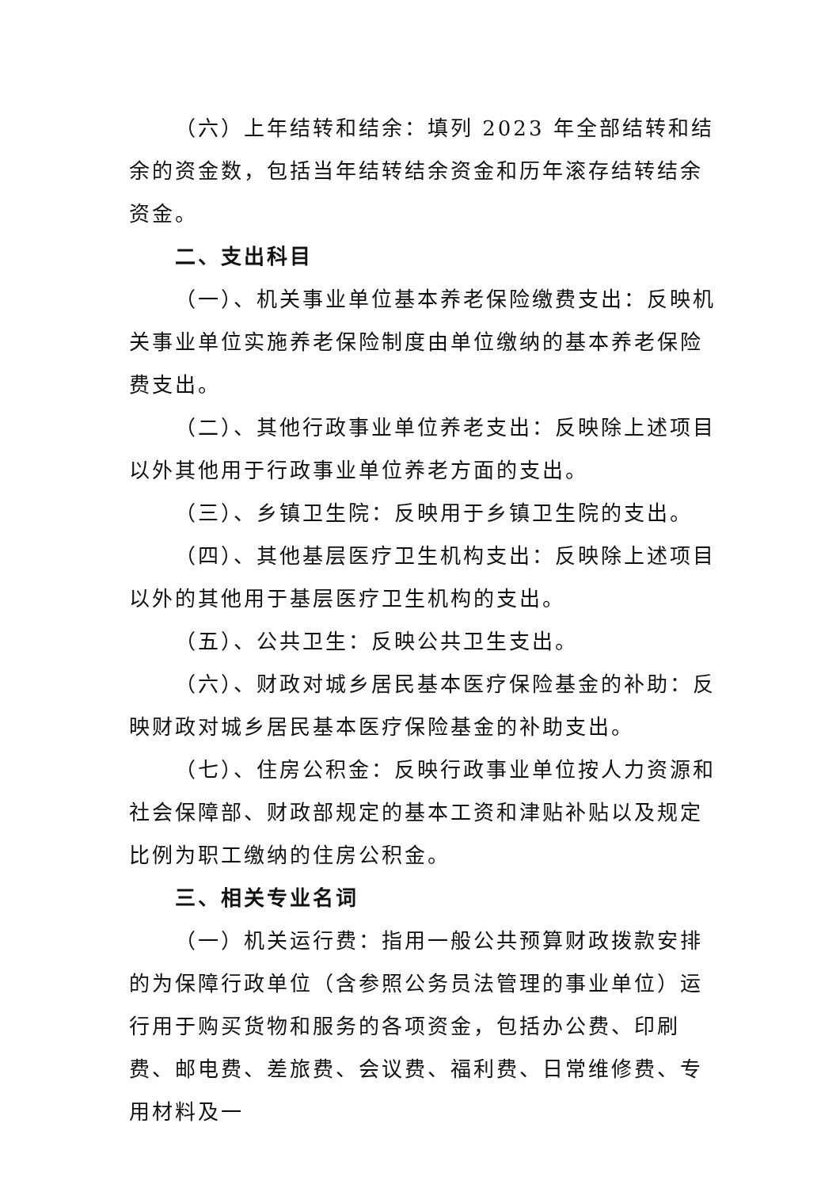（六）上年结转和结余：填列 2023 年全部结转和结余的资金数，包括当年结转结余资金和历年滚存结转结余资金。
二、支出科目
（一）、机关事业单位基本养老保险缴费支出：反映机关事业单位实施养老保险制度由单位缴纳的基本养老保险费支出。
（二）、其他行政事业单位养老支出：反映除上述项目以外其他用于行政事业单位养老方面的支出。
（三）、乡镇卫生院：反映用于乡镇卫生院的支出。
（四）、其他基层医疗卫生机构支出：反映除上述项目以外的其他用于基层医疗卫生机构的支出。
（五）、公共卫生：反映公共卫生支出。
（六）、财政对城乡居民基本医疗保险基金的补助：反映财政对城乡居民基本医疗保险基金的补助支出。
（七）、住房公积金：反映行政事业单位按人力资源和社会保障部、财政部规定的基本工资和津贴补贴以及规定比例为职工缴纳的住房公积金。
三、相关专业名词
（一）机关运行费：指用一般公共预算财政拨款安排的为保障行政单位（含参照公务员法管理的事业单位）运行用于购买货物和服务的各项资金，包括办公费、印刷费、邮电费、差旅费、会议费、福利费、日常维修费、专用材料及一